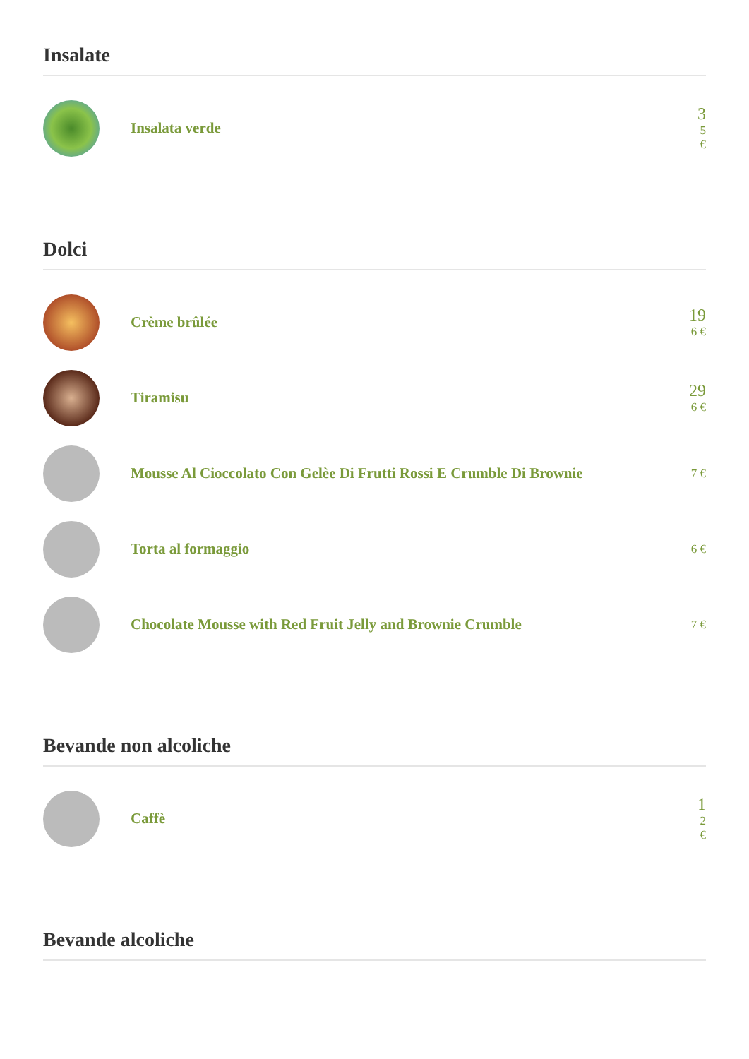Insalate
Insalata verde
3
5
€
Dolci
Crème brûlée
19
6 €
Tiramisu
29
6 €
Mousse Al Cioccolato Con Gelèe Di Frutti Rossi E Crumble Di Brownie
7 €
Torta al formaggio
6 €
Chocolate Mousse with Red Fruit Jelly and Brownie Crumble
7 €
Bevande non alcoliche
Caffè
1
2
€
Bevande alcoliche